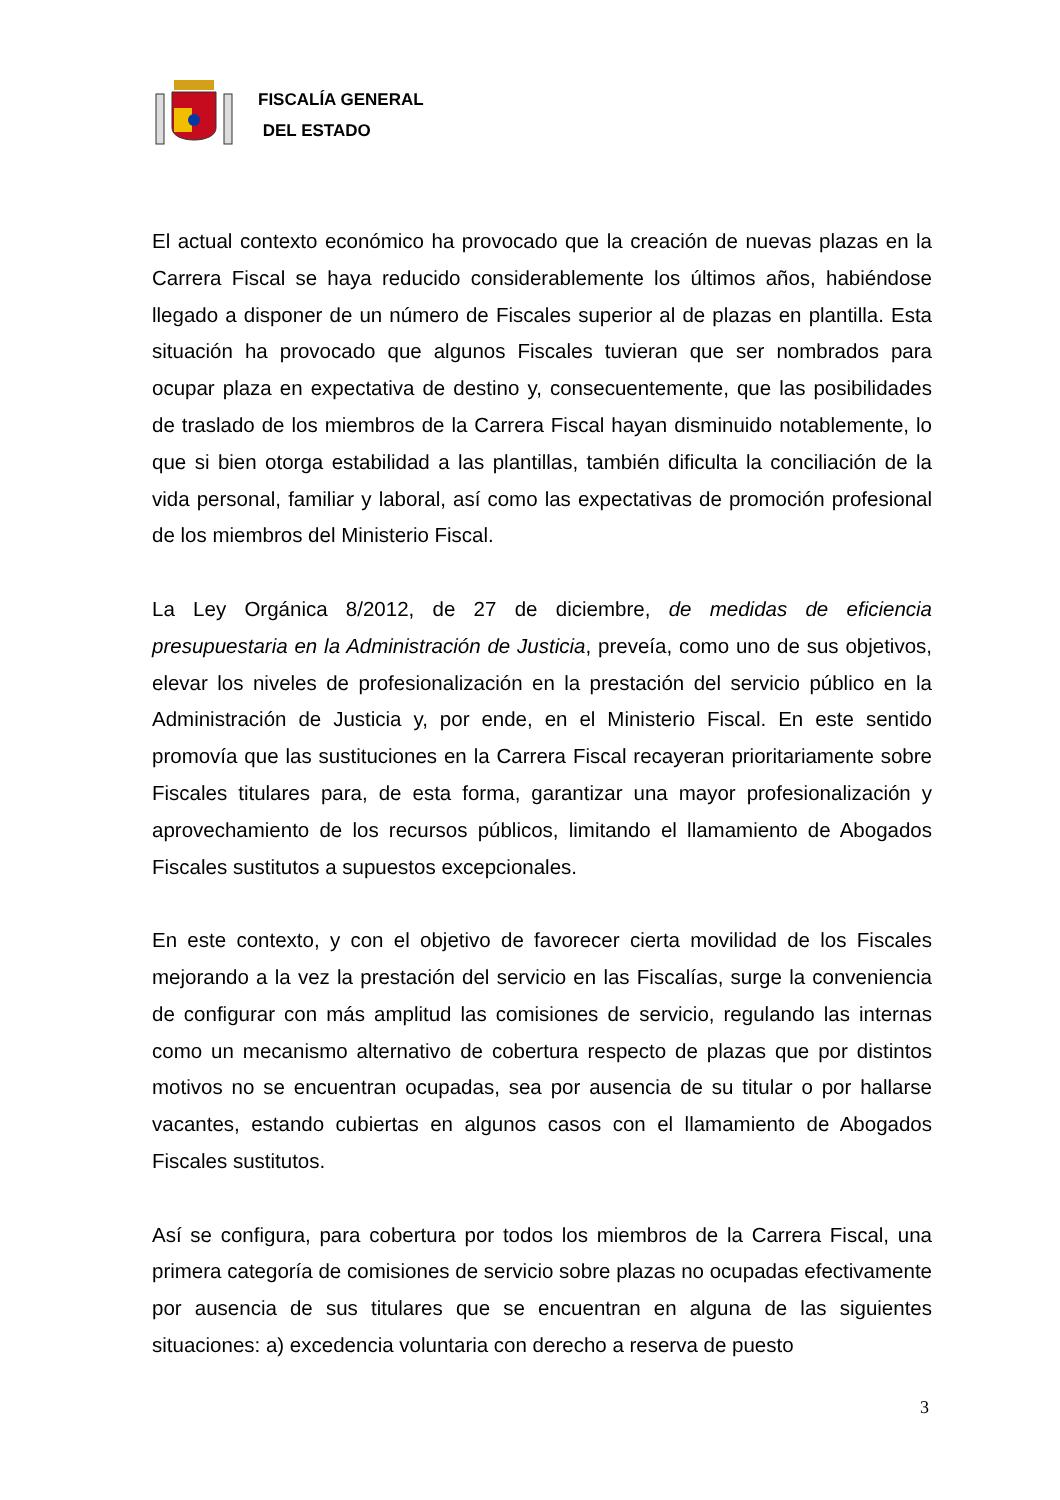FISCALÍA GENERAL
DEL ESTADO
El actual contexto económico ha provocado que la creación de nuevas plazas en la Carrera Fiscal se haya reducido considerablemente los últimos años, habiéndose llegado a disponer de un número de Fiscales superior al de plazas en plantilla. Esta situación ha provocado que algunos Fiscales tuvieran que ser nombrados para ocupar plaza en expectativa de destino y, consecuentemente, que las posibilidades de traslado de los miembros de la Carrera Fiscal hayan disminuido notablemente, lo que si bien otorga estabilidad a las plantillas, también dificulta la conciliación de la vida personal, familiar y laboral, así como las expectativas de promoción profesional de los miembros del Ministerio Fiscal.
La Ley Orgánica 8/2012, de 27 de diciembre, de medidas de eficiencia presupuestaria en la Administración de Justicia, preveía, como uno de sus objetivos, elevar los niveles de profesionalización en la prestación del servicio público en la Administración de Justicia y, por ende, en el Ministerio Fiscal. En este sentido promovía que las sustituciones en la Carrera Fiscal recayeran prioritariamente sobre Fiscales titulares para, de esta forma, garantizar una mayor profesionalización y aprovechamiento de los recursos públicos, limitando el llamamiento de Abogados Fiscales sustitutos a supuestos excepcionales.
En este contexto, y con el objetivo de favorecer cierta movilidad de los Fiscales mejorando a la vez la prestación del servicio en las Fiscalías, surge la conveniencia de configurar con más amplitud las comisiones de servicio, regulando las internas como un mecanismo alternativo de cobertura respecto de plazas que por distintos motivos no se encuentran ocupadas, sea por ausencia de su titular o por hallarse vacantes, estando cubiertas en algunos casos con el llamamiento de Abogados Fiscales sustitutos.
Así se configura, para cobertura por todos los miembros de la Carrera Fiscal, una primera categoría de comisiones de servicio sobre plazas no ocupadas efectivamente por ausencia de sus titulares que se encuentran en alguna de las siguientes situaciones: a) excedencia voluntaria con derecho a reserva de puesto
3